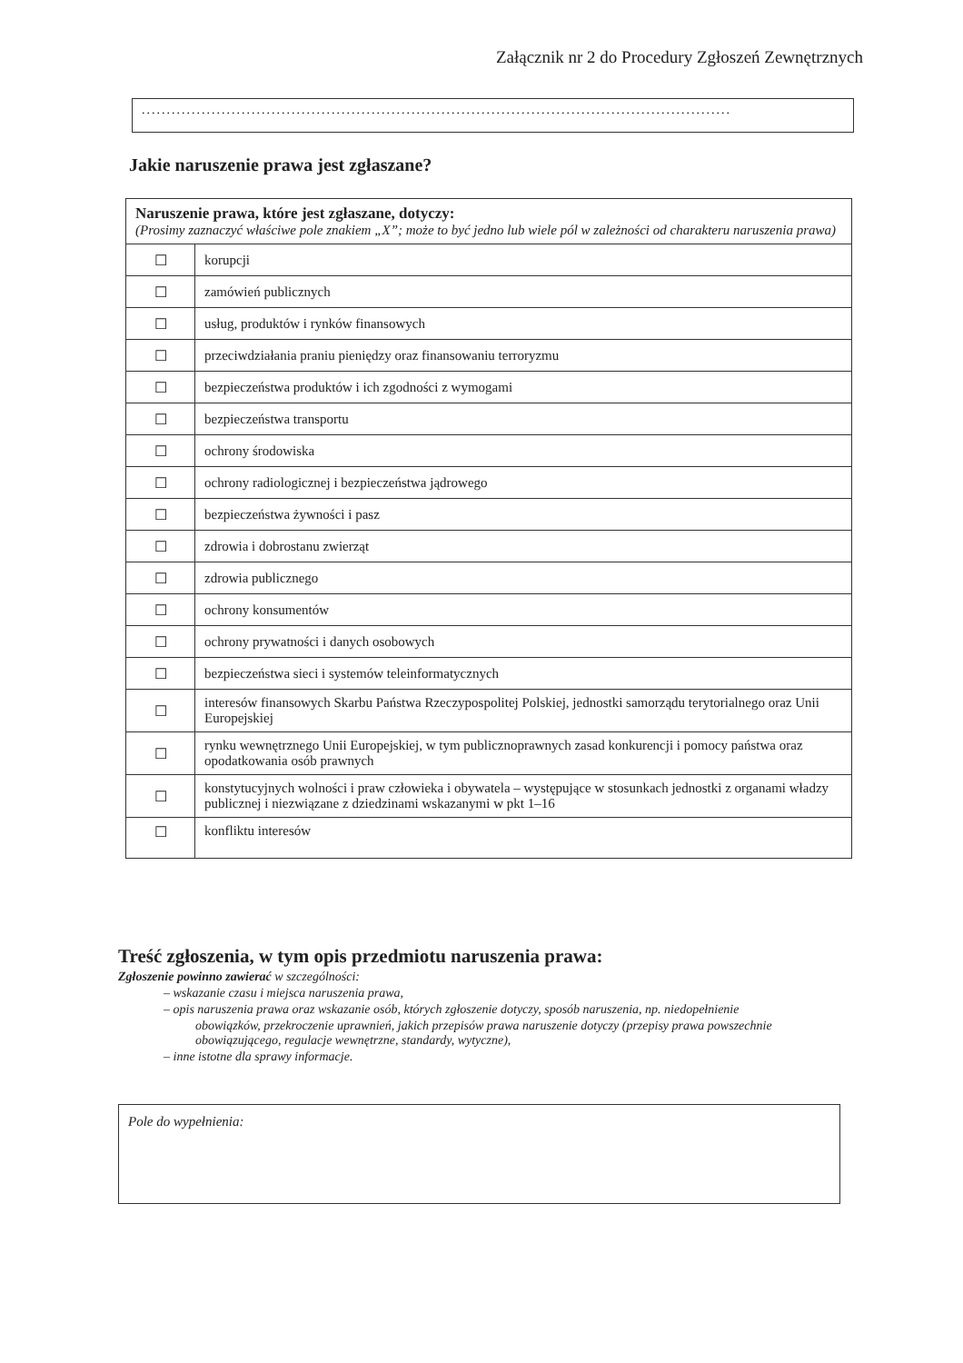Załącznik nr 2 do Procedury Zgłoszeń Zewnętrznych
......................................................................................................................
Jakie naruszenie prawa jest zgłaszane?
| Naruszenie prawa, które jest zgłaszane, dotyczy: (Prosimy zaznaczyć właściwe pole znakiem „X”; może to być jedno lub wiele pól w zależności od charakteru naruszenia prawa) | |
| --- | --- |
| ☐ | korupcji |
| ☐ | zamówień publicznych |
| ☐ | usług, produktów i rynków finansowych |
| ☐ | przeciwdziałania praniu pieniędzy oraz finansowaniu terroryzmu |
| ☐ | bezpieczeństwa produktów i ich zgodności z wymogami |
| ☐ | bezpieczeństwa transportu |
| ☐ | ochrony środowiska |
| ☐ | ochrony radiologicznej i bezpieczeństwa jądrowego |
| ☐ | bezpieczeństwa żywności i pasz |
| ☐ | zdrowia i dobrostanu zwierząt |
| ☐ | zdrowia publicznego |
| ☐ | ochrony konsumentów |
| ☐ | ochrony prywatności i danych osobowych |
| ☐ | bezpieczeństwa sieci i systemów teleinformatycznych |
| ☐ | interesów finansowych Skarbu Państwa Rzeczypospolitej Polskiej, jednostki samorządu terytorialnego oraz Unii Europejskiej |
| ☐ | rynku wewnętrznego Unii Europejskiej, w tym publicznoprawnych zasad konkurencji i pomocy państwa oraz opodatkowania osób prawnych |
| ☐ | konstytucyjnych wolności i praw człowieka i obywatela – występujące w stosunkach jednostki z organami władzy publicznej i niezwiązane z dziedzinami wskazanymi w pkt 1–16 |
| ☐ | konfliktu interesów |
Treść zgłoszenia, w tym opis przedmiotu naruszenia prawa:
Zgłoszenie powinno zawierać w szczególności:
– wskazanie czasu i miejsca naruszenia prawa,
– opis naruszenia prawa oraz wskazanie osób, których zgłoszenie dotyczy, sposób naruszenia, np. niedopełnienie
obowiązków, przekroczenie uprawnień, jakich przepisów prawa naruszenie dotyczy (przepisy prawa powszechnie obowiązującego, regulacje wewnętrzne, standardy, wytyczne),
– inne istotne dla sprawy informacje.
Pole do wypełnienia: